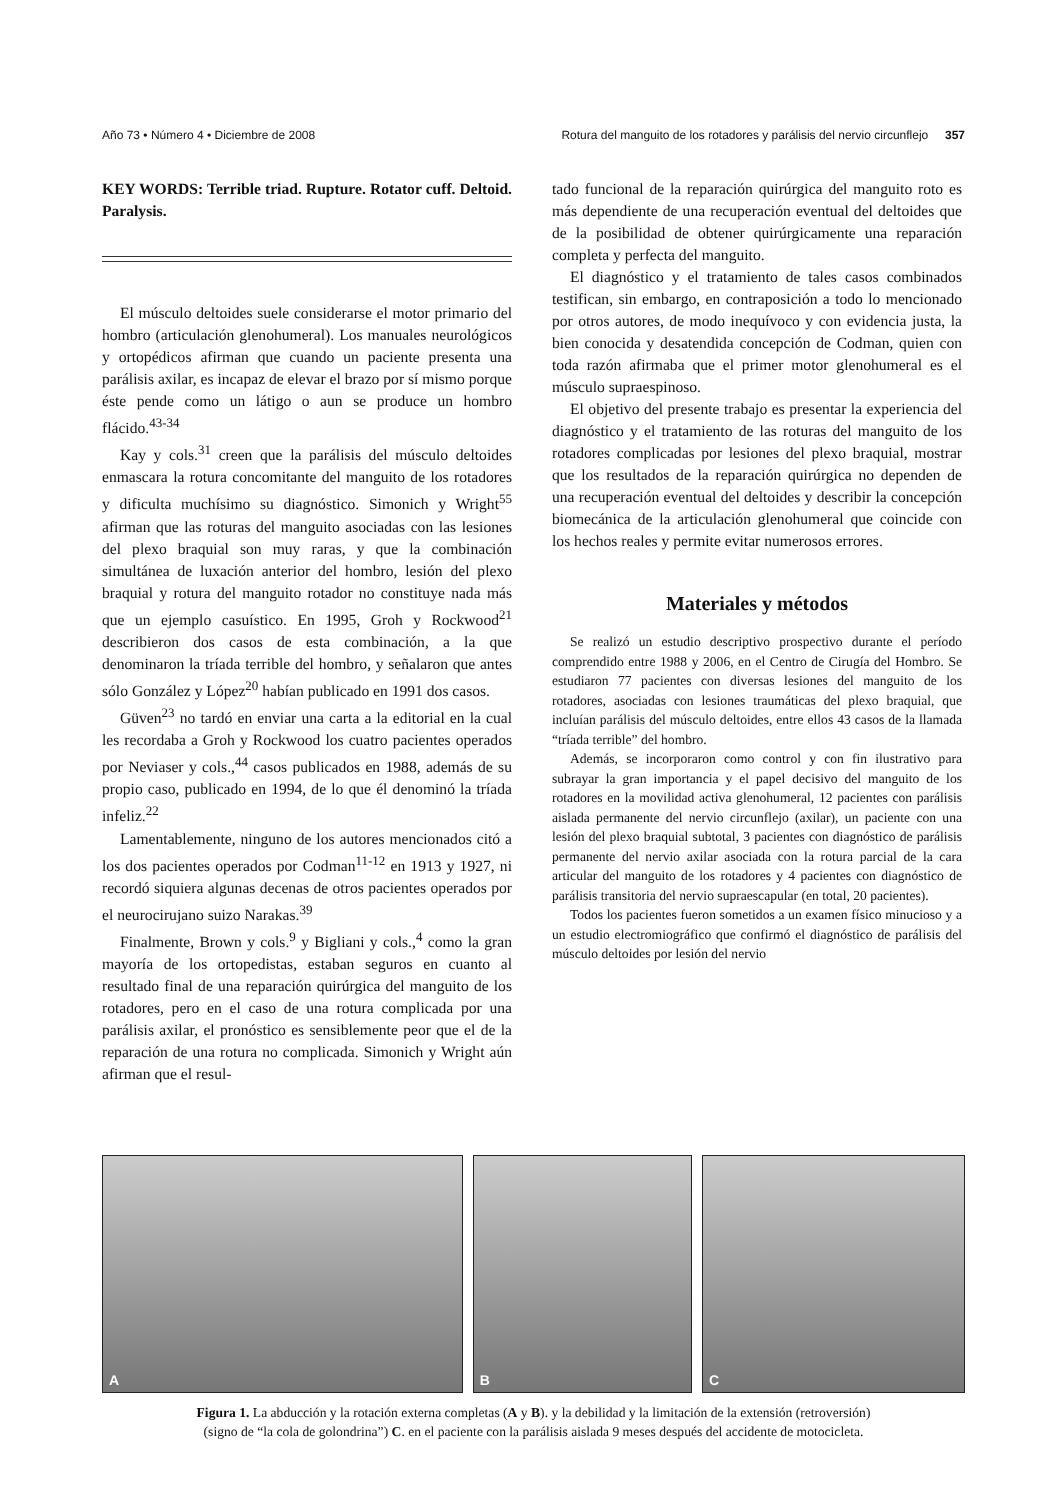Año 73 • Número 4 • Diciembre de 2008 Rotura del manguito de los rotadores y parálisis del nervio circunflejo 357
KEY WORDS: Terrible triad. Rupture. Rotator cuff. Deltoid. Paralysis.
El músculo deltoides suele considerarse el motor primario del hombro (articulación glenohumeral). Los manuales neurológicos y ortopédicos afirman que cuando un paciente presenta una parálisis axilar, es incapaz de elevar el brazo por sí mismo porque éste pende como un látigo o aun se produce un hombro flácido.<sup>43-34</sup>
Kay y cols.<sup>31</sup> creen que la parálisis del músculo deltoides enmascara la rotura concomitante del manguito de los rotadores y dificulta muchísimo su diagnóstico. Simonich y Wright<sup>55</sup> afirman que las roturas del manguito asociadas con las lesiones del plexo braquial son muy raras, y que la combinación simultánea de luxación anterior del hombro, lesión del plexo braquial y rotura del manguito rotador no constituye nada más que un ejemplo casuístico. En 1995, Groh y Rockwood<sup>21</sup> describieron dos casos de esta combinación, a la que denominaron la tríada terrible del hombro, y señalaron que antes sólo González y López<sup>20</sup> habían publicado en 1991 dos casos.
Güven<sup>23</sup> no tardó en enviar una carta a la editorial en la cual les recordaba a Groh y Rockwood los cuatro pacientes operados por Neviaser y cols.,<sup>44</sup> casos publicados en 1988, además de su propio caso, publicado en 1994, de lo que él denominó la tríada infeliz.<sup>22</sup>
Lamentablemente, ninguno de los autores mencionados citó a los dos pacientes operados por Codman<sup>11-12</sup> en 1913 y 1927, ni recordó siquiera algunas decenas de otros pacientes operados por el neurocirujano suizo Narakas.<sup>39</sup>
Finalmente, Brown y cols.<sup>9</sup> y Bigliani y cols.,<sup>4</sup> como la gran mayoría de los ortopedistas, estaban seguros en cuanto al resultado final de una reparación quirúrgica del manguito de los rotadores, pero en el caso de una rotura complicada por una parálisis axilar, el pronóstico es sensiblemente peor que el de la reparación de una rotura no complicada. Simonich y Wright aún afirman que el resul-
tado funcional de la reparación quirúrgica del manguito roto es más dependiente de una recuperación eventual del deltoides que de la posibilidad de obtener quirúrgicamente una reparación completa y perfecta del manguito.
El diagnóstico y el tratamiento de tales casos combinados testifican, sin embargo, en contraposición a todo lo mencionado por otros autores, de modo inequívoco y con evidencia justa, la bien conocida y desatendida concepción de Codman, quien con toda razón afirmaba que el primer motor glenohumeral es el músculo supraespinoso.
El objetivo del presente trabajo es presentar la experiencia del diagnóstico y el tratamiento de las roturas del manguito de los rotadores complicadas por lesiones del plexo braquial, mostrar que los resultados de la reparación quirúrgica no dependen de una recuperación eventual del deltoides y describir la concepción biomecánica de la articulación glenohumeral que coincide con los hechos reales y permite evitar numerosos errores.
Materiales y métodos
Se realizó un estudio descriptivo prospectivo durante el período comprendido entre 1988 y 2006, en el Centro de Cirugía del Hombro. Se estudiaron 77 pacientes con diversas lesiones del manguito de los rotadores, asociadas con lesiones traumáticas del plexo braquial, que incluían parálisis del músculo deltoides, entre ellos 43 casos de la llamada “tríada terrible” del hombro.
Además, se incorporaron como control y con fin ilustrativo para subrayar la gran importancia y el papel decisivo del manguito de los rotadores en la movilidad activa glenohumeral, 12 pacientes con parálisis aislada permanente del nervio circunflejo (axilar), un paciente con una lesión del plexo braquial subtotal, 3 pacientes con diagnóstico de parálisis permanente del nervio axilar asociada con la rotura parcial de la cara articular del manguito de los rotadores y 4 pacientes con diagnóstico de parálisis transitoria del nervio supraescapular (en total, 20 pacientes).
Todos los pacientes fueron sometidos a un examen físico minucioso y a un estudio electromiográfico que confirmó el diagnóstico de parálisis del músculo deltoides por lesión del nervio
A
B
C
Figura 1. La abducción y la rotación externa completas (A y B). y la debilidad y la limitación de la extensión (retroversión)
(signo de “la cola de golondrina”) C. en el paciente con la parálisis aislada 9 meses después del accidente de motocicleta.